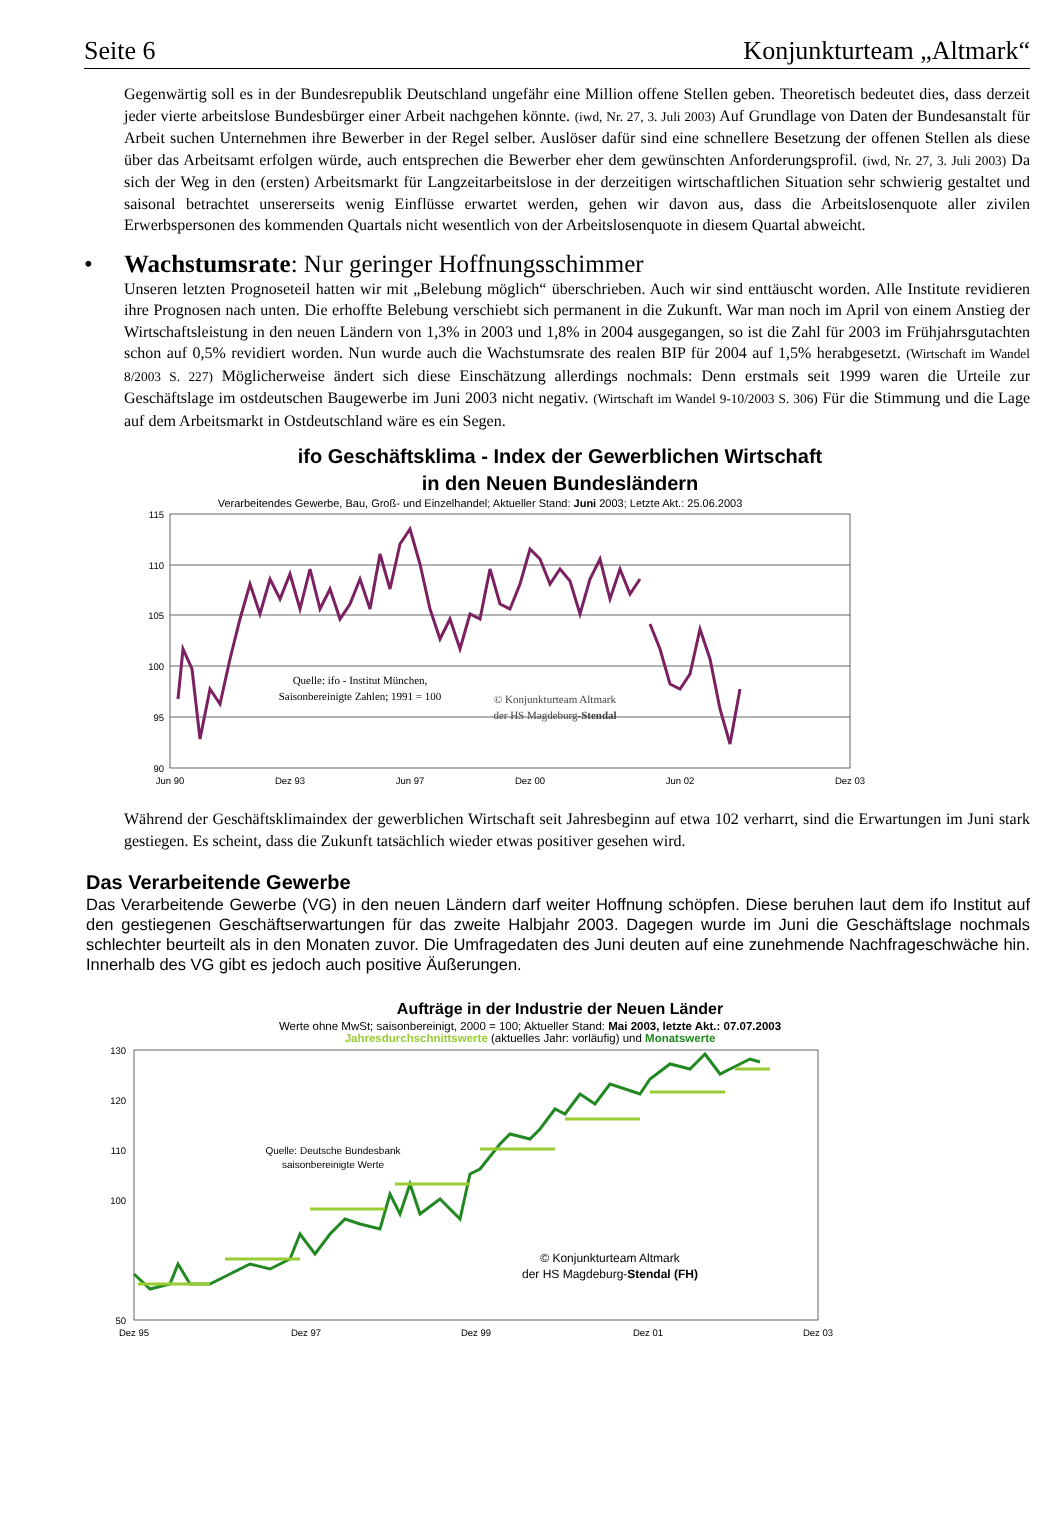Seite 6 Konjunkturteam „Altmark“
Gegenwärtig soll es in der Bundesrepublik Deutschland ungefähr eine Million offene Stellen geben. Theoretisch bedeutet dies, dass derzeit jeder vierte arbeitslose Bundesbürger einer Arbeit nachgehen könnte. (iwd, Nr. 27, 3. Juli 2003) Auf Grundlage von Daten der Bundesanstalt für Arbeit suchen Unternehmen ihre Bewerber in der Regel selber. Auslöser dafür sind eine schnellere Besetzung der offenen Stellen als diese über das Arbeitsamt erfolgen würde, auch entsprechen die Bewerber eher dem gewünschten Anforderungsprofil. (iwd, Nr. 27, 3. Juli 2003) Da sich der Weg in den (ersten) Arbeitsmarkt für Langzeitarbeitslose in der derzeitigen wirtschaftlichen Situation sehr schwierig gestaltet und saisonal betrachtet unsererseits wenig Einflüsse erwartet werden, gehen wir davon aus, dass die Arbeitslosenquote aller zivilen Erwerbspersonen des kommenden Quartals nicht wesentlich von der Arbeitslosenquote in diesem Quartal abweicht.
• Wachstumsrate: Nur geringer Hoffnungsschimmer
Unseren letzten Prognoseteil hatten wir mit „Belebung möglich“ überschrieben. Auch wir sind enttäuscht worden. Alle Institute revidieren ihre Prognosen nach unten. Die erhoffte Belebung verschiebt sich permanent in die Zukunft. War man noch im April von einem Anstieg der Wirtschaftsleistung in den neuen Ländern von 1,3% in 2003 und 1,8% in 2004 ausgegangen, so ist die Zahl für 2003 im Frühjahrsgutachten schon auf 0,5% revidiert worden. Nun wurde auch die Wachstumsrate des realen BIP für 2004 auf 1,5% herabgesetzt. (Wirtschaft im Wandel 8/2003 S. 227) Möglicherweise ändert sich diese Einschätzung allerdings nochmals: Denn erstmals seit 1999 waren die Urteile zur Geschäftslage im ostdeutschen Baugewerbe im Juni 2003 nicht negativ. (Wirtschaft im Wandel 9-10/2003 S. 306) Für die Stimmung und die Lage auf dem Arbeitsmarkt in Ostdeutschland wäre es ein Segen.
ifo Geschäftsklima - Index der Gewerblichen Wirtschaft
in den Neuen Bundesländern
Verarbeitendes Gewerbe, Bau, Groß- und Einzelhandel; Aktueller Stand: Juni 2003; Letzte Akt.: 25.06.2003
115
110
105
100
95
90
Quelle: ifo - Institut München,
Saisonbereinigte Zahlen; 1991 = 100
© Konjunkturteam Altmark
der HS Magdeburg-Stendal
Jun 90
Dez 93
Jun 97
Dez 00
Jun 02
Dez 03
Während der Geschäftsklimaindex der gewerblichen Wirtschaft seit Jahresbeginn auf etwa 102 verharrt, sind die Erwartungen im Juni stark gestiegen. Es scheint, dass die Zukunft tatsächlich wieder etwas positiver gesehen wird.
Das Verarbeitende Gewerbe
Das Verarbeitende Gewerbe (VG) in den neuen Ländern darf weiter Hoffnung schöpfen. Diese beruhen laut dem ifo Institut auf den gestiegenen Geschäftserwartungen für das zweite Halbjahr 2003. Dagegen wurde im Juni die Geschäftslage nochmals schlechter beurteilt als in den Monaten zuvor. Die Umfragedaten des Juni deuten auf eine zunehmende Nachfrageschwäche hin. Innerhalb des VG gibt es jedoch auch positive Äußerungen.
Aufträge in der Industrie der Neuen Länder
Werte ohne MwSt; saisonbereinigt, 2000 = 100; Aktueller Stand: Mai 2003, letzte Akt.: 07.07.2003
Jahresdurchschnittswerte (aktuelles Jahr: vorläufig) und Monatswerte
130
120
110
100
50
Quelle: Deutsche Bundesbank
saisonbereinigte Werte
© Konjunkturteam Altmark
der HS Magdeburg-Stendal (FH)
Dez 95
Dez 97
Dez 99
Dez 01
Dez 03